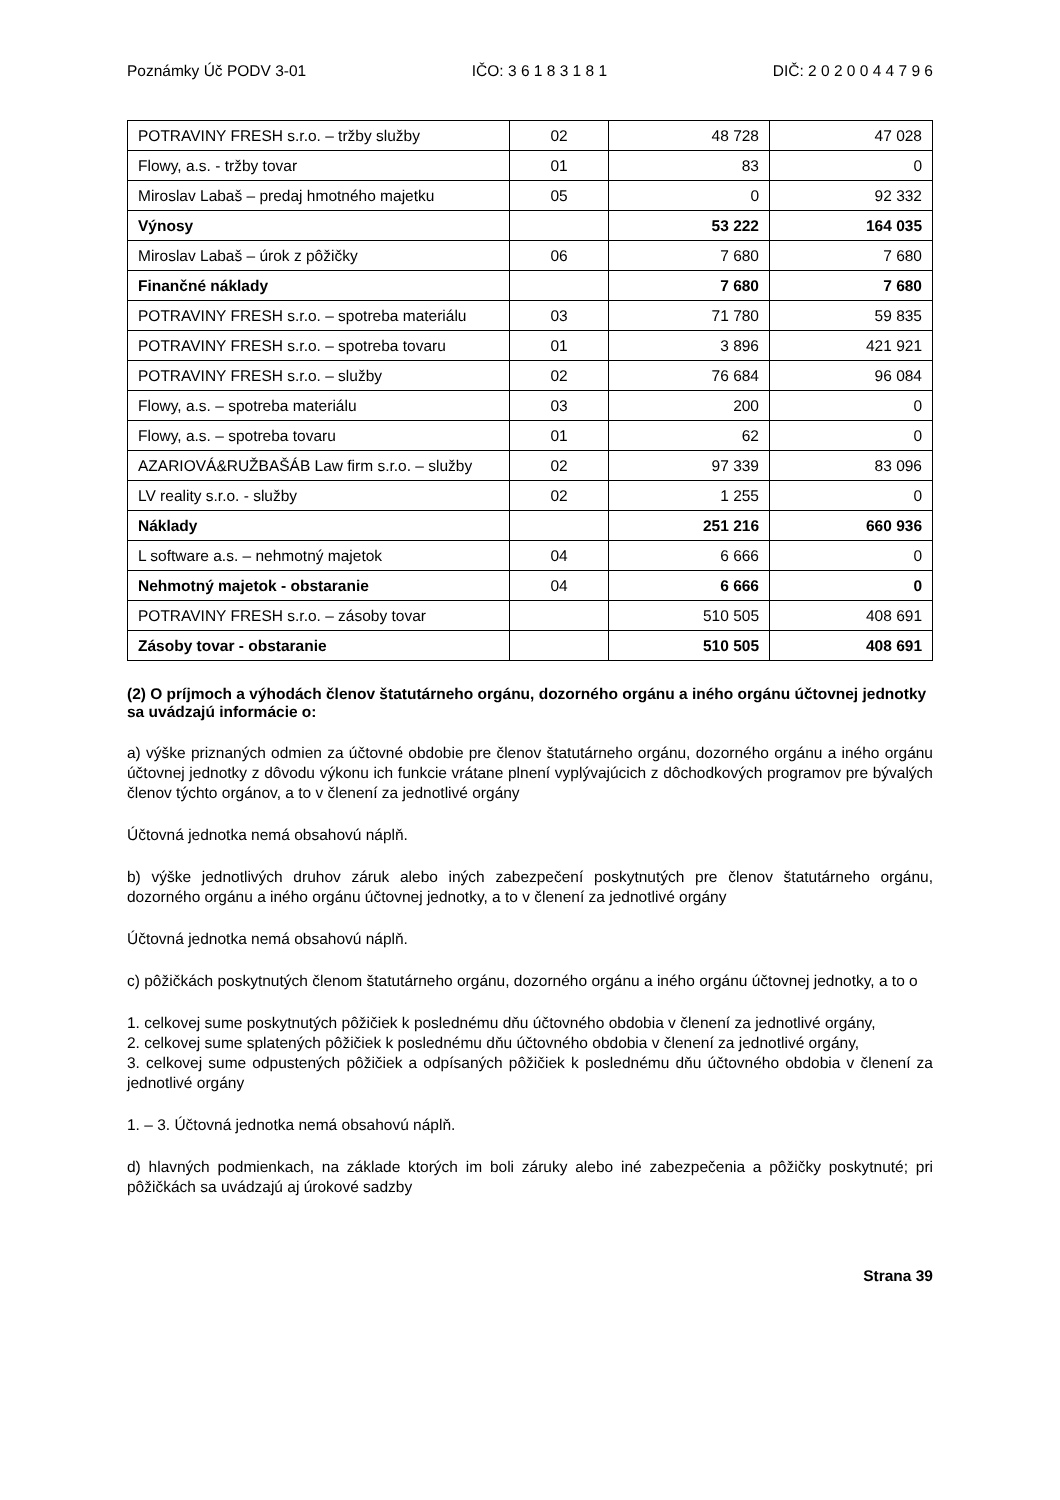Poznámky Úč PODV 3-01 IČO: 3 6 1 8 3 1 8 1 DIČ: 2 0 2 0 0 4 4 7 9 6
| POTRAVINY FRESH s.r.o. – tržby služby | 02 | 48 728 | 47 028 |
| Flowy, a.s. - tržby tovar | 01 | 83 | 0 |
| Miroslav Labaš – predaj hmotného majetku | 05 | 0 | 92 332 |
| Výnosy | | 53 222 | 164 035 |
| Miroslav Labaš – úrok z pôžičky | 06 | 7 680 | 7 680 |
| Finančné náklady | | 7 680 | 7 680 |
| POTRAVINY FRESH s.r.o. – spotreba materiálu | 03 | 71 780 | 59 835 |
| POTRAVINY FRESH s.r.o. – spotreba tovaru | 01 | 3 896 | 421 921 |
| POTRAVINY FRESH s.r.o. – služby | 02 | 76 684 | 96 084 |
| Flowy, a.s. – spotreba materiálu | 03 | 200 | 0 |
| Flowy, a.s. – spotreba tovaru | 01 | 62 | 0 |
| AZARIOVÁ&RUŽBAŠÁB Law firm s.r.o. – služby | 02 | 97 339 | 83 096 |
| LV reality s.r.o. - služby | 02 | 1 255 | 0 |
| Náklady | | 251 216 | 660 936 |
| L software a.s. – nehmotný majetok | 04 | 6 666 | 0 |
| Nehmotný majetok - obstaranie | 04 | 6 666 | 0 |
| POTRAVINY FRESH s.r.o. – zásoby tovar | | 510 505 | 408 691 |
| Zásoby tovar - obstaranie | | 510 505 | 408 691 |
(2) O príjmoch a výhodách členov štatutárneho orgánu, dozorného orgánu a iného orgánu účtovnej jednotky sa uvádzajú informácie o:
a) výške priznaných odmien za účtovné obdobie pre členov štatutárneho orgánu, dozorného orgánu a iného orgánu účtovnej jednotky z dôvodu výkonu ich funkcie vrátane plnení vyplývajúcich z dôchodkových programov pre bývalých členov týchto orgánov, a to v členení za jednotlivé orgány
Účtovná jednotka nemá obsahovú náplň.
b) výške jednotlivých druhov záruk alebo iných zabezpečení poskytnutých pre členov štatutárneho orgánu, dozorného orgánu a iného orgánu účtovnej jednotky, a to v členení za jednotlivé orgány
Účtovná jednotka nemá obsahovú náplň.
c) pôžičkách poskytnutých členom štatutárneho orgánu, dozorného orgánu a iného orgánu účtovnej jednotky, a to o
1. celkovej sume poskytnutých pôžičiek k poslednému dňu účtovného obdobia v členení za jednotlivé orgány,
2. celkovej sume splatených pôžičiek k poslednému dňu účtovného obdobia v členení za jednotlivé orgány,
3. celkovej sume odpustených pôžičiek a odpísaných pôžičiek k poslednému dňu účtovného obdobia v členení za jednotlivé orgány
1. – 3. Účtovná jednotka nemá obsahovú náplň.
d) hlavných podmienkach, na základe ktorých im boli záruky alebo iné zabezpečenia a pôžičky poskytnuté; pri pôžičkách sa uvádzajú aj úrokové sadzby
Strana 39